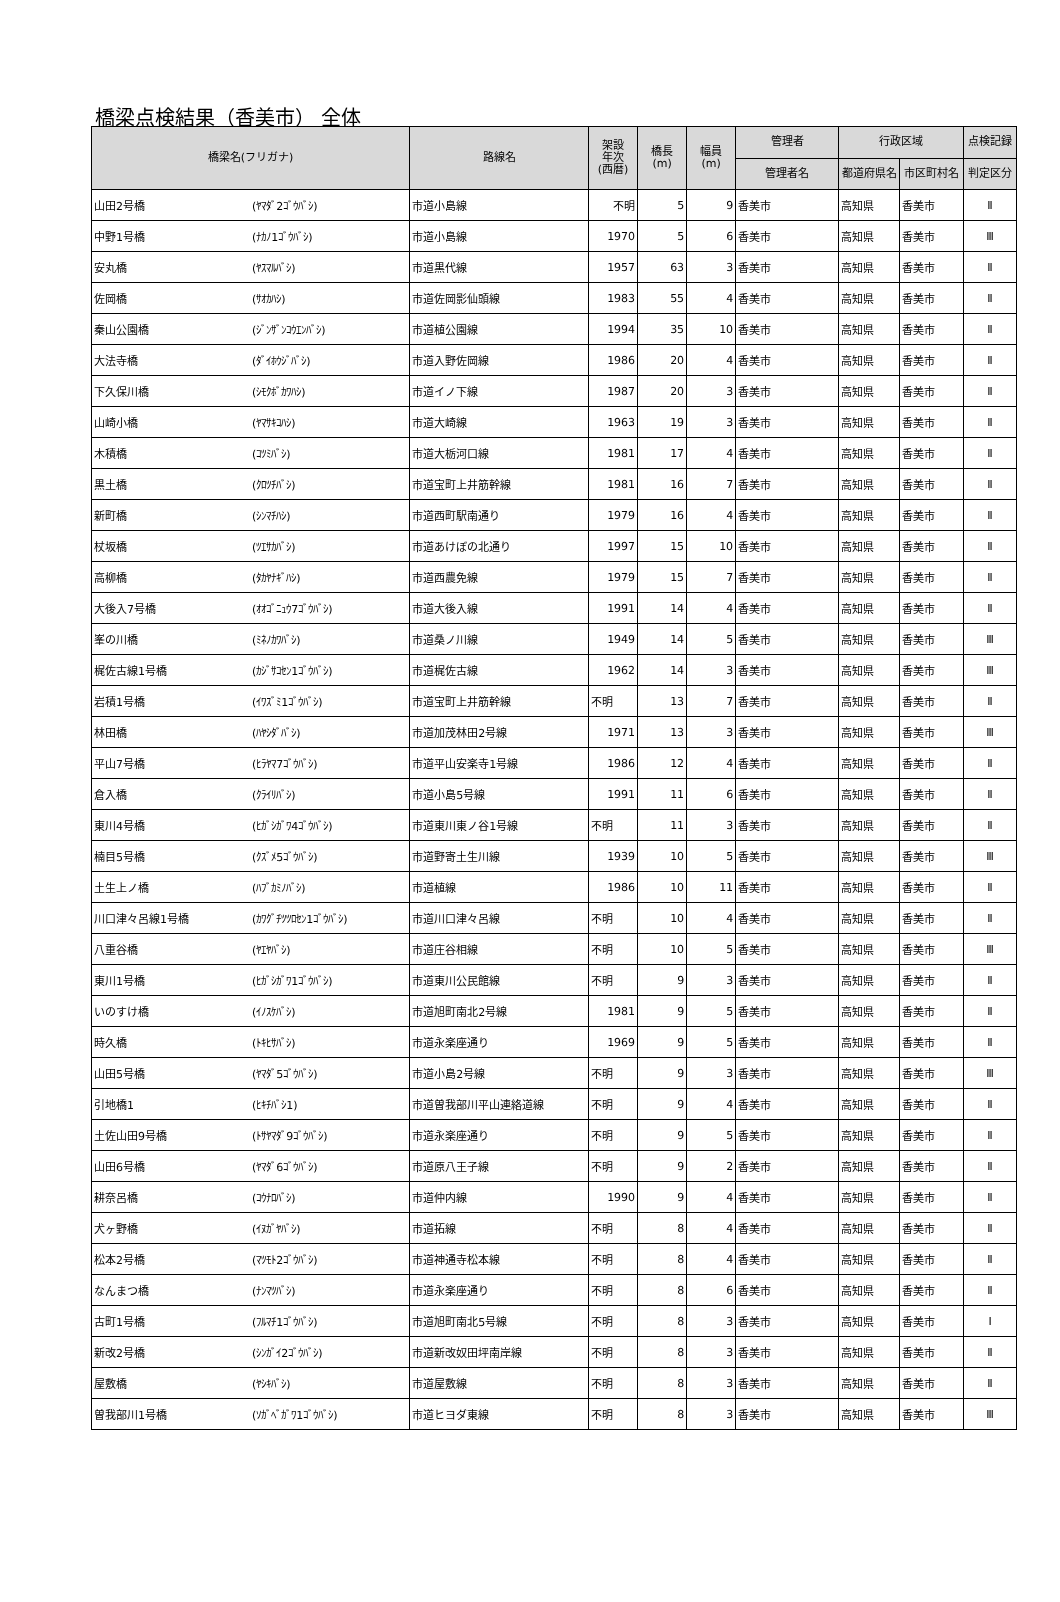橋梁点検結果（香美市） 全体
| 橋梁名(フリガナ) | | 路線名 | 架設 年次 (西暦) | 橋長 (m) | 幅員 (m) | 管理者 | 行政区域 | | 点検記録 |
| --- | --- | --- | --- | --- | --- | --- | --- | --- | --- |
| | | | | | | 管理者名 | 都道府県名 | 市区町村名 | 判定区分 |
| 山田2号橋 | (ﾔﾏﾀﾞ2ｺﾞｳﾊﾞｼ) | 市道小島線 | 不明 | 5 | 9 | 香美市 | 高知県 | 香美市 | Ⅱ |
| 中野1号橋 | (ﾅｶﾉ1ｺﾞｳﾊﾞｼ) | 市道小島線 | 1970 | 5 | 6 | 香美市 | 高知県 | 香美市 | Ⅲ |
| 安丸橋 | (ﾔｽﾏﾙﾊﾞｼ) | 市道黒代線 | 1957 | 63 | 3 | 香美市 | 高知県 | 香美市 | Ⅱ |
| 佐岡橋 | (ｻｵｶﾊｼ) | 市道佐岡影仙頭線 | 1983 | 55 | 4 | 香美市 | 高知県 | 香美市 | Ⅱ |
| 秦山公園橋 | (ｼﾞﾝｻﾞﾝｺｳｴﾝﾊﾞｼ) | 市道植公園線 | 1994 | 35 | 10 | 香美市 | 高知県 | 香美市 | Ⅱ |
| 大法寺橋 | (ﾀﾞｲﾎｳｼﾞﾊﾞｼ) | 市道入野佐岡線 | 1986 | 20 | 4 | 香美市 | 高知県 | 香美市 | Ⅱ |
| 下久保川橋 | (ｼﾓｸﾎﾞｶﾜﾊｼ) | 市道イノ下線 | 1987 | 20 | 3 | 香美市 | 高知県 | 香美市 | Ⅱ |
| 山崎小橋 | (ﾔﾏｻｷｺﾊｼ) | 市道大崎線 | 1963 | 19 | 3 | 香美市 | 高知県 | 香美市 | Ⅱ |
| 木積橋 | (ｺﾂﾐﾊﾞｼ) | 市道大栃河口線 | 1981 | 17 | 4 | 香美市 | 高知県 | 香美市 | Ⅱ |
| 黒土橋 | (ｸﾛﾂﾁﾊﾞｼ) | 市道宝町上井筋幹線 | 1981 | 16 | 7 | 香美市 | 高知県 | 香美市 | Ⅱ |
| 新町橋 | (ｼﾝﾏﾁﾊｼ) | 市道西町駅南通り | 1979 | 16 | 4 | 香美市 | 高知県 | 香美市 | Ⅱ |
| 杖坂橋 | (ﾂｴｻｶﾊﾞｼ) | 市道あけぼの北通り | 1997 | 15 | 10 | 香美市 | 高知県 | 香美市 | Ⅱ |
| 高柳橋 | (ﾀｶﾔﾅｷﾞﾊｼ) | 市道西農免線 | 1979 | 15 | 7 | 香美市 | 高知県 | 香美市 | Ⅱ |
| 大後入7号橋 | (ｵｵｺﾞﾆｭｳ7ｺﾞｳﾊﾞｼ) | 市道大後入線 | 1991 | 14 | 4 | 香美市 | 高知県 | 香美市 | Ⅱ |
| 峯の川橋 | (ﾐﾈﾉｶﾜﾊﾞｼ) | 市道桑ノ川線 | 1949 | 14 | 5 | 香美市 | 高知県 | 香美市 | Ⅲ |
| 梶佐古線1号橋 | (ｶｼﾞｻｺｾﾝ1ｺﾞｳﾊﾞｼ) | 市道梶佐古線 | 1962 | 14 | 3 | 香美市 | 高知県 | 香美市 | Ⅲ |
| 岩積1号橋 | (ｲﾜｽﾞﾐ1ｺﾞｳﾊﾞｼ) | 市道宝町上井筋幹線 | 不明 | 13 | 7 | 香美市 | 高知県 | 香美市 | Ⅱ |
| 林田橋 | (ﾊﾔｼﾀﾞﾊﾞｼ) | 市道加茂林田2号線 | 1971 | 13 | 3 | 香美市 | 高知県 | 香美市 | Ⅲ |
| 平山7号橋 | (ﾋﾗﾔﾏ7ｺﾞｳﾊﾞｼ) | 市道平山安楽寺1号線 | 1986 | 12 | 4 | 香美市 | 高知県 | 香美市 | Ⅱ |
| 倉入橋 | (ｸﾗｲﾘﾊﾞｼ) | 市道小島5号線 | 1991 | 11 | 6 | 香美市 | 高知県 | 香美市 | Ⅱ |
| 東川4号橋 | (ﾋｶﾞｼｶﾞﾜ4ｺﾞｳﾊﾞｼ) | 市道東川東ノ谷1号線 | 不明 | 11 | 3 | 香美市 | 高知県 | 香美市 | Ⅱ |
| 楠目5号橋 | (ｸｽﾞﾒ5ｺﾞｳﾊﾞｼ) | 市道野寄土生川線 | 1939 | 10 | 5 | 香美市 | 高知県 | 香美市 | Ⅲ |
| 土生上ノ橋 | (ﾊﾌﾞｶﾐﾉﾊﾞｼ) | 市道植線 | 1986 | 10 | 11 | 香美市 | 高知県 | 香美市 | Ⅱ |
| 川口津々呂線1号橋 | (ｶﾜｸﾞﾁﾂﾂﾛｾﾝ1ｺﾞｳﾊﾞｼ) | 市道川口津々呂線 | 不明 | 10 | 4 | 香美市 | 高知県 | 香美市 | Ⅱ |
| 八重谷橋 | (ﾔｴﾔﾊﾞｼ) | 市道庄谷相線 | 不明 | 10 | 5 | 香美市 | 高知県 | 香美市 | Ⅲ |
| 東川1号橋 | (ﾋｶﾞｼｶﾞﾜ1ｺﾞｳﾊﾞｼ) | 市道東川公民館線 | 不明 | 9 | 3 | 香美市 | 高知県 | 香美市 | Ⅱ |
| いのすけ橋 | (ｲﾉｽｹﾊﾞｼ) | 市道旭町南北2号線 | 1981 | 9 | 5 | 香美市 | 高知県 | 香美市 | Ⅱ |
| 時久橋 | (ﾄｷﾋｻﾊﾞｼ) | 市道永楽座通り | 1969 | 9 | 5 | 香美市 | 高知県 | 香美市 | Ⅱ |
| 山田5号橋 | (ﾔﾏﾀﾞ5ｺﾞｳﾊﾞｼ) | 市道小島2号線 | 不明 | 9 | 3 | 香美市 | 高知県 | 香美市 | Ⅲ |
| 引地橋1 | (ﾋｷﾁﾊﾞｼ1) | 市道曽我部川平山連絡道線 | 不明 | 9 | 4 | 香美市 | 高知県 | 香美市 | Ⅱ |
| 土佐山田9号橋 | (ﾄｻﾔﾏﾀﾞ9ｺﾞｳﾊﾞｼ) | 市道永楽座通り | 不明 | 9 | 5 | 香美市 | 高知県 | 香美市 | Ⅱ |
| 山田6号橋 | (ﾔﾏﾀﾞ6ｺﾞｳﾊﾞｼ) | 市道原八王子線 | 不明 | 9 | 2 | 香美市 | 高知県 | 香美市 | Ⅱ |
| 耕奈呂橋 | (ｺｳﾅﾛﾊﾞｼ) | 市道仲内線 | 1990 | 9 | 4 | 香美市 | 高知県 | 香美市 | Ⅱ |
| 犬ヶ野橋 | (ｲﾇｶﾞﾔﾊﾞｼ) | 市道拓線 | 不明 | 8 | 4 | 香美市 | 高知県 | 香美市 | Ⅱ |
| 松本2号橋 | (ﾏﾂﾓﾄ2ｺﾞｳﾊﾞｼ) | 市道神通寺松本線 | 不明 | 8 | 4 | 香美市 | 高知県 | 香美市 | Ⅱ |
| なんまつ橋 | (ﾅﾝﾏﾂﾊﾞｼ) | 市道永楽座通り | 不明 | 8 | 6 | 香美市 | 高知県 | 香美市 | Ⅱ |
| 古町1号橋 | (ﾌﾙﾏﾁ1ｺﾞｳﾊﾞｼ) | 市道旭町南北5号線 | 不明 | 8 | 3 | 香美市 | 高知県 | 香美市 | Ⅰ |
| 新改2号橋 | (ｼﾝｶﾞｲ2ｺﾞｳﾊﾞｼ) | 市道新改奴田坪南岸線 | 不明 | 8 | 3 | 香美市 | 高知県 | 香美市 | Ⅱ |
| 屋敷橋 | (ﾔｼｷﾊﾞｼ) | 市道屋敷線 | 不明 | 8 | 3 | 香美市 | 高知県 | 香美市 | Ⅱ |
| 曽我部川1号橋 | (ｿｶﾞﾍﾞｶﾞﾜ1ｺﾞｳﾊﾞｼ) | 市道ヒヨダ東線 | 不明 | 8 | 3 | 香美市 | 高知県 | 香美市 | Ⅲ |